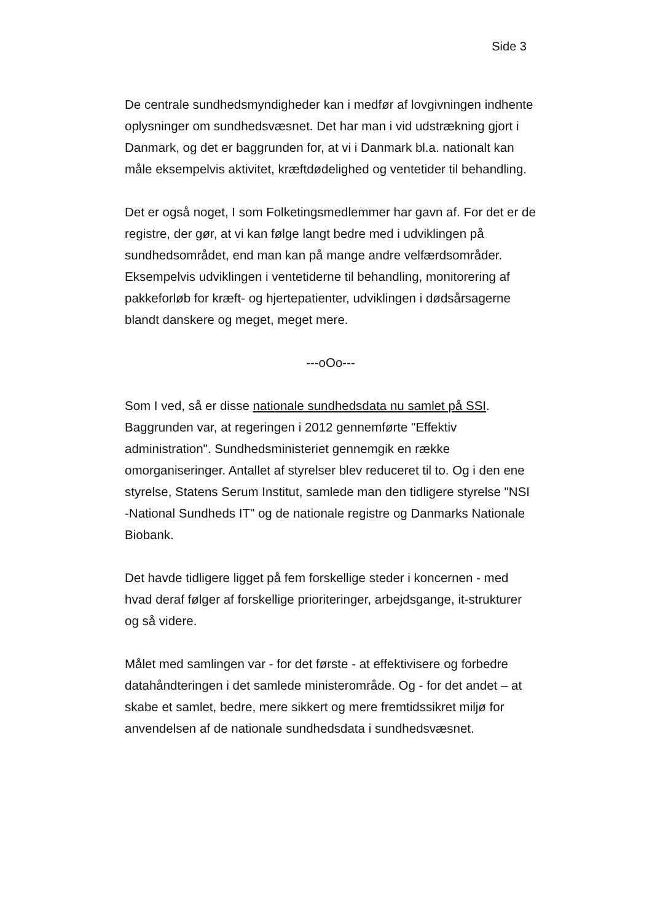Side 3
De centrale sundhedsmyndigheder kan i medfør af lovgivningen indhente oplysninger om sundhedsvæsnet. Det har man i vid udstrækning gjort i Danmark, og det er baggrunden for, at vi i Danmark bl.a. nationalt kan måle eksempelvis aktivitet, kræftdødelighed og ventetider til behandling.
Det er også noget, I som Folketingsmedlemmer har gavn af. For det er de registre, der gør, at vi kan følge langt bedre med i udviklingen på sundhedsområdet, end man kan på mange andre velfærdsområder. Eksempelvis udviklingen i ventetiderne til behandling, monitorering af pakkeforløb for kræft- og hjertepatienter, udviklingen i dødsårsagerne blandt danskere og meget, meget mere.
---oOo---
Som I ved, så er disse nationale sundhedsdata nu samlet på SSI. Baggrunden var, at regeringen i 2012 gennemførte "Effektiv administration". Sundhedsministeriet gennemgik en række omorganiseringer. Antallet af styrelser blev reduceret til to. Og i den ene styrelse, Statens Serum Institut, samlede man den tidligere styrelse "NSI -National Sundheds IT" og de nationale registre og Danmarks Nationale Biobank.
Det havde tidligere ligget på fem forskellige steder i koncernen - med hvad deraf følger af forskellige prioriteringer, arbejdsgange, it-strukturer og så videre.
Målet med samlingen var - for det første - at effektivisere og forbedre datahåndteringen i det samlede ministerområde. Og - for det andet – at skabe et samlet, bedre, mere sikkert og mere fremtidssikret miljø for anvendelsen af de nationale sundhedsdata i sundhedsvæsnet.